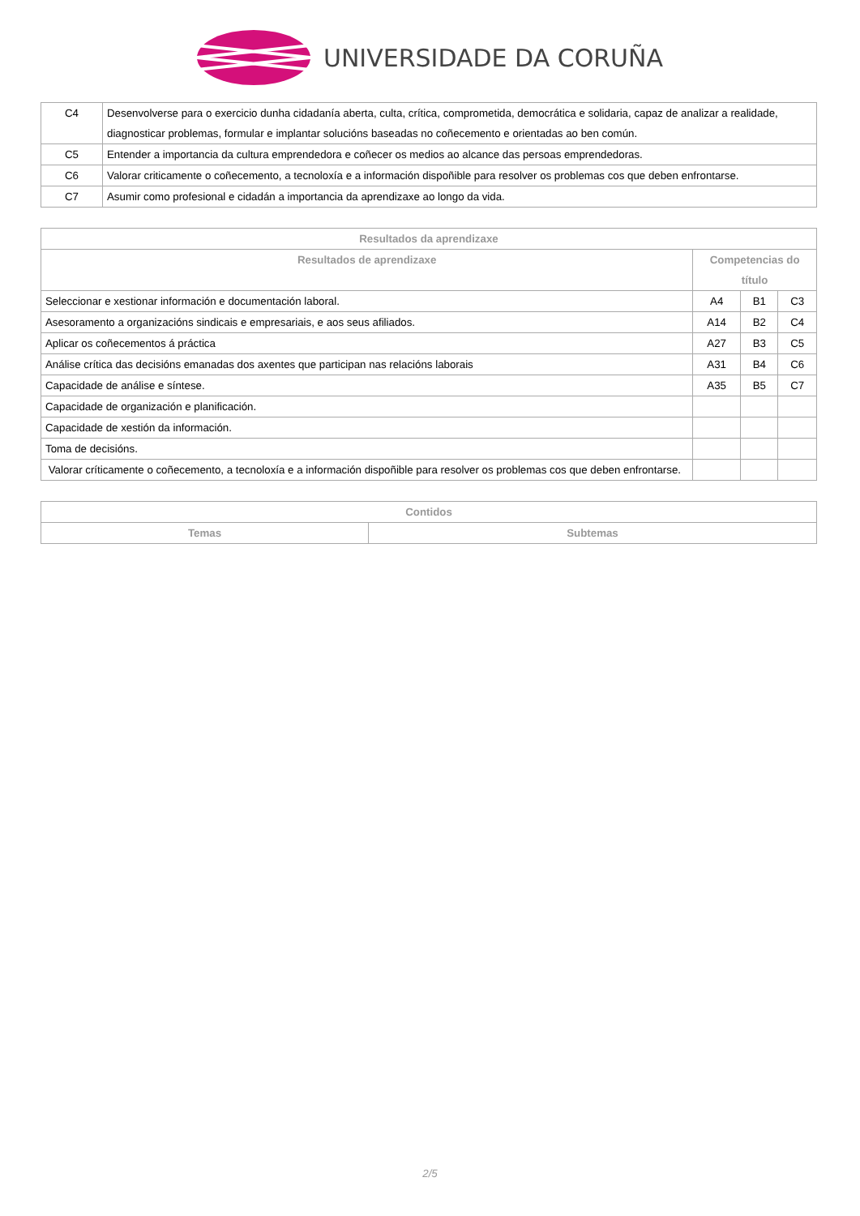UNIVERSIDADE DA CORUÑA
| C4 | Desenvolverse para o exercicio dunha cidadanía aberta, culta, crítica, comprometida, democrática e solidaria, capaz de analizar a realidade, diagnosticar problemas, formular e implantar solucións baseadas no coñecemento e orientadas ao ben común. |
| C5 | Entender a importancia da cultura emprendedora e coñecer os medios ao alcance das persoas emprendedoras. |
| C6 | Valorar criticamente o coñecemento, a tecnoloxía e a información dispoñible para resolver os problemas cos que deben enfrontarse. |
| C7 | Asumir como profesional e cidadán a importancia da aprendizaxe ao longo da vida. |
| Resultados da aprendizaxe | | | |
| --- | --- | --- | --- |
| Resultados de aprendizaxe | Competencias do título | | |
| Seleccionar e xestionar información e documentación laboral. | A4 | B1 | C3 |
| Asesoramento a organizacións sindicais e empresariais, e aos seus afiliados. | A14 | B2 | C4 |
| Aplicar os coñecementos á práctica | A27 | B3 | C5 |
| Análise crítica das decisións emanadas dos axentes que participan nas relacións laborais | A31 | B4 | C6 |
| Capacidade de análise e síntese. | A35 | B5 | C7 |
| Capacidade de organización e planificación. | | | |
| Capacidade de xestión da información. | | | |
| Toma de decisións. | | | |
| Valorar críticamente o coñecemento, a tecnoloxía e a información dispoñible para resolver os problemas cos que deben enfrontarse. | | | |
| Contidos | |
| --- | --- |
| Temas | Subtemas |
2/5